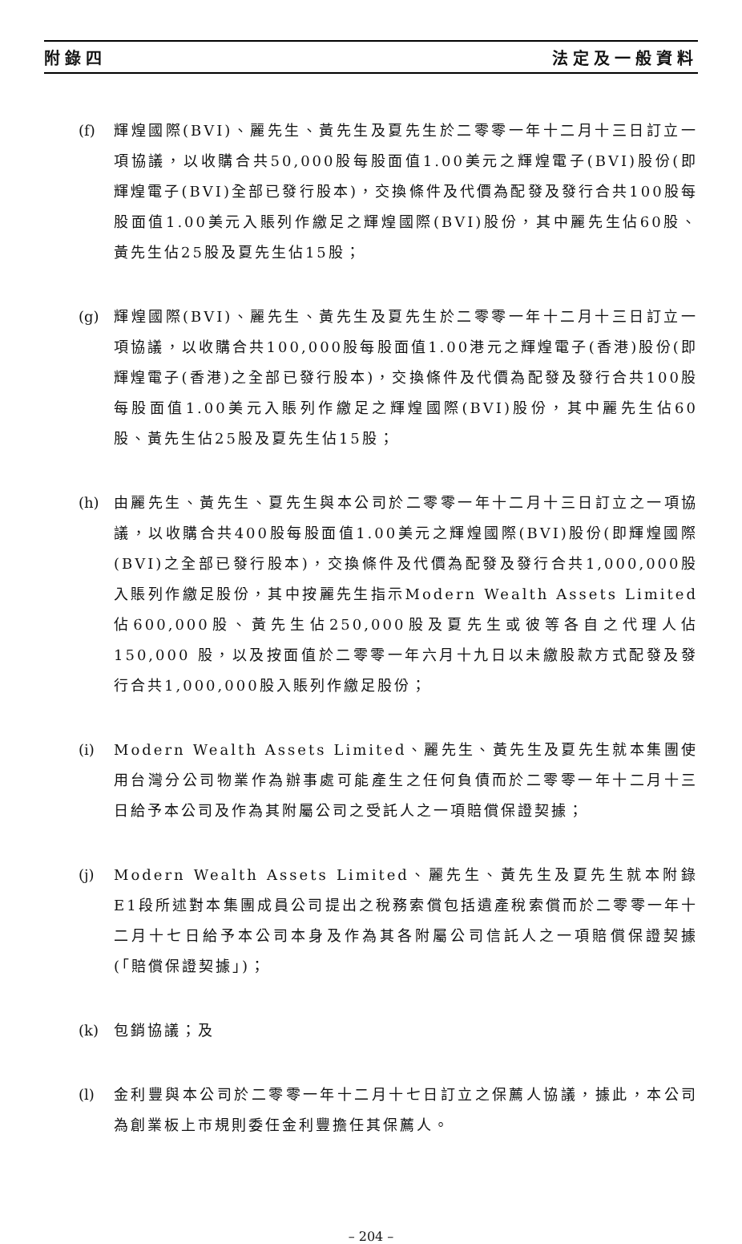附錄四 法定及一般資料
(f) 輝煌國際(BVI)、麗先生、黃先生及夏先生於二零零一年十二月十三日訂立一項協議，以收購合共50,000股每股面值1.00美元之輝煌電子(BVI)股份(即輝煌電子(BVI)全部已發行股本)，交換條件及代價為配發及發行合共100股每股面值1.00美元入賬列作繳足之輝煌國際(BVI)股份，其中麗先生佔60股、黃先生佔25股及夏先生佔15股；
(g) 輝煌國際(BVI)、麗先生、黃先生及夏先生於二零零一年十二月十三日訂立一項協議，以收購合共100,000股每股面值1.00港元之輝煌電子(香港)股份(即輝煌電子(香港)之全部已發行股本)，交換條件及代價為配發及發行合共100股每股面值1.00美元入賬列作繳足之輝煌國際(BVI)股份，其中麗先生佔60股、黃先生佔25股及夏先生佔15股；
(h) 由麗先生、黃先生、夏先生與本公司於二零零一年十二月十三日訂立之一項協議，以收購合共400股每股面值1.00美元之輝煌國際(BVI)股份(即輝煌國際(BVI)之全部已發行股本)，交換條件及代價為配發及發行合共1,000,000股入賬列作繳足股份，其中按麗先生指示Modern Wealth Assets Limited佔600,000股、黃先生佔250,000股及夏先生或彼等各自之代理人佔150,000 股，以及按面值於二零零一年六月十九日以未繳股款方式配發及發行合共1,000,000股入賬列作繳足股份；
(i) Modern Wealth Assets Limited、麗先生、黃先生及夏先生就本集團使用台灣分公司物業作為辦事處可能產生之任何負債而於二零零一年十二月十三日給予本公司及作為其附屬公司之受託人之一項賠償保證契據；
(j) Modern Wealth Assets Limited、麗先生、黃先生及夏先生就本附錄E1段所述對本集團成員公司提出之稅務索償包括遺產稅索償而於二零零一年十二月十七日給予本公司本身及作為其各附屬公司信託人之一項賠償保證契據(「賠償保證契據」)；
(k) 包銷協議；及
(l) 金利豐與本公司於二零零一年十二月十七日訂立之保薦人協議，據此，本公司為創業板上市規則委任金利豐擔任其保薦人。
– 204 –